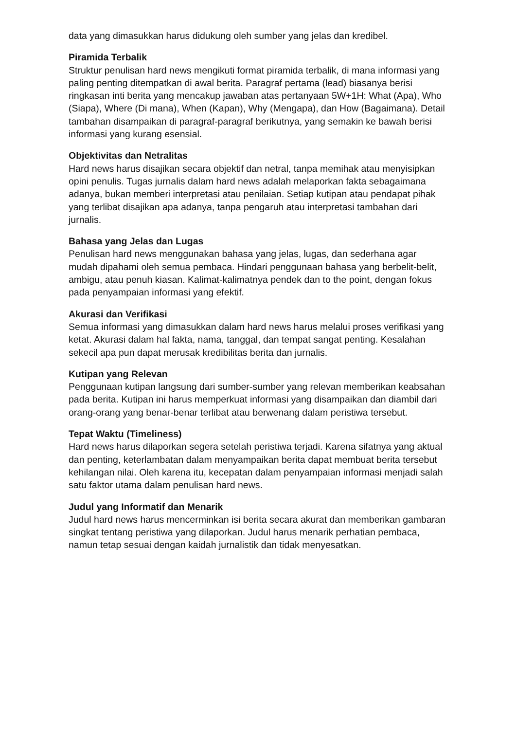data yang dimasukkan harus didukung oleh sumber yang jelas dan kredibel.
Piramida Terbalik
Struktur penulisan hard news mengikuti format piramida terbalik, di mana informasi yang paling penting ditempatkan di awal berita. Paragraf pertama (lead) biasanya berisi ringkasan inti berita yang mencakup jawaban atas pertanyaan 5W+1H: What (Apa), Who (Siapa), Where (Di mana), When (Kapan), Why (Mengapa), dan How (Bagaimana). Detail tambahan disampaikan di paragraf-paragraf berikutnya, yang semakin ke bawah berisi informasi yang kurang esensial.
Objektivitas dan Netralitas
Hard news harus disajikan secara objektif dan netral, tanpa memihak atau menyisipkan opini penulis. Tugas jurnalis dalam hard news adalah melaporkan fakta sebagaimana adanya, bukan memberi interpretasi atau penilaian. Setiap kutipan atau pendapat pihak yang terlibat disajikan apa adanya, tanpa pengaruh atau interpretasi tambahan dari jurnalis.
Bahasa yang Jelas dan Lugas
Penulisan hard news menggunakan bahasa yang jelas, lugas, dan sederhana agar mudah dipahami oleh semua pembaca. Hindari penggunaan bahasa yang berbelit-belit, ambigu, atau penuh kiasan. Kalimat-kalimatnya pendek dan to the point, dengan fokus pada penyampaian informasi yang efektif.
Akurasi dan Verifikasi
Semua informasi yang dimasukkan dalam hard news harus melalui proses verifikasi yang ketat. Akurasi dalam hal fakta, nama, tanggal, dan tempat sangat penting. Kesalahan sekecil apa pun dapat merusak kredibilitas berita dan jurnalis.
Kutipan yang Relevan
Penggunaan kutipan langsung dari sumber-sumber yang relevan memberikan keabsahan pada berita. Kutipan ini harus memperkuat informasi yang disampaikan dan diambil dari orang-orang yang benar-benar terlibat atau berwenang dalam peristiwa tersebut.
Tepat Waktu (Timeliness)
Hard news harus dilaporkan segera setelah peristiwa terjadi. Karena sifatnya yang aktual dan penting, keterlambatan dalam menyampaikan berita dapat membuat berita tersebut kehilangan nilai. Oleh karena itu, kecepatan dalam penyampaian informasi menjadi salah satu faktor utama dalam penulisan hard news.
Judul yang Informatif dan Menarik
Judul hard news harus mencerminkan isi berita secara akurat dan memberikan gambaran singkat tentang peristiwa yang dilaporkan. Judul harus menarik perhatian pembaca, namun tetap sesuai dengan kaidah jurnalistik dan tidak menyesatkan.